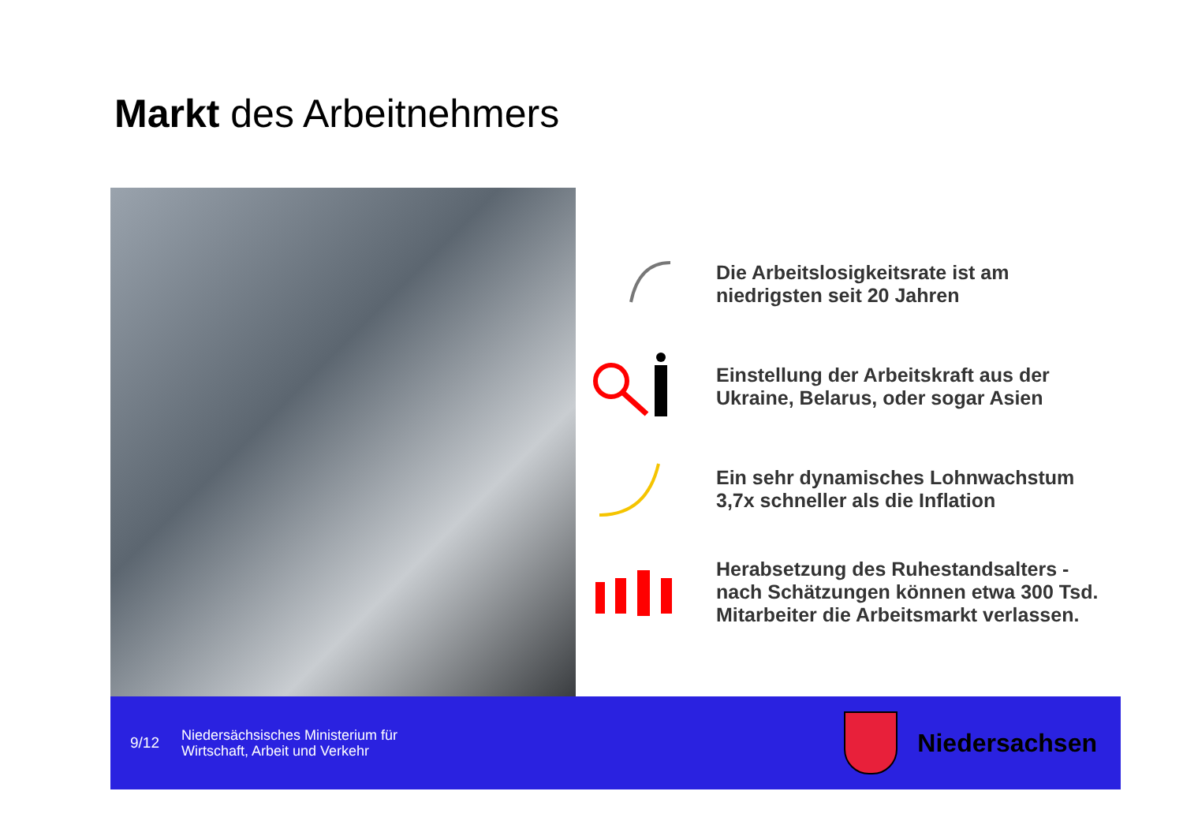Markt des Arbeitnehmers
Die Arbeitslosigkeitsrate ist am
niedrigsten seit 20 Jahren
Einstellung der Arbeitskraft aus der
Ukraine, Belarus, oder sogar Asien
Ein sehr dynamisches Lohnwachstum
3,7x schneller als die Inflation
Herabsetzung des Ruhestandsalters -
nach Schätzungen können etwa 300 Tsd.
Mitarbeiter die Arbeitsmarkt verlassen.
9/12
Niedersächsisches Ministerium für
Wirtschaft, Arbeit und Verkehr
Niedersachsen